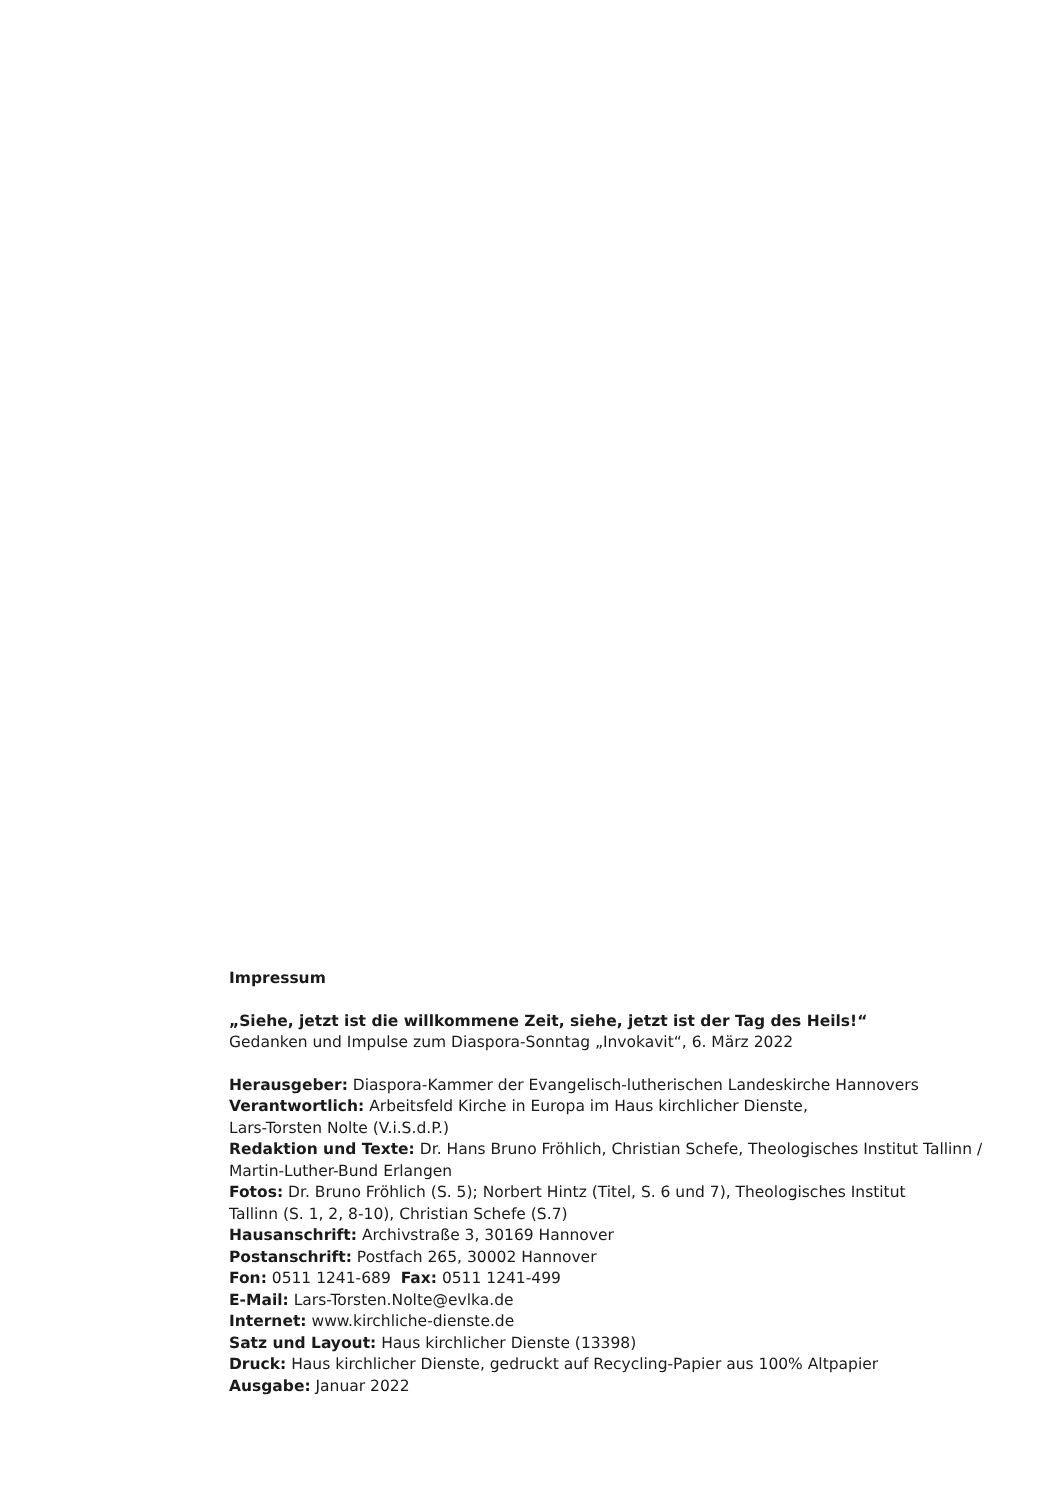Impressum
„Siehe, jetzt ist die willkommene Zeit, siehe, jetzt ist der Tag des Heils!“
Gedanken und Impulse zum Diaspora-Sonntag „Invokavit“, 6. März 2022
Herausgeber: Diaspora-Kammer der Evangelisch-lutherischen Landeskirche Hannovers
Verantwortlich: Arbeitsfeld Kirche in Europa im Haus kirchlicher Dienste,
Lars-Torsten Nolte (V.i.S.d.P.)
Redaktion und Texte: Dr. Hans Bruno Fröhlich, Christian Schefe, Theologisches Institut Tallinn /
Martin-Luther-Bund Erlangen
Fotos: Dr. Bruno Fröhlich (S. 5); Norbert Hintz (Titel, S. 6 und 7), Theologisches Institut
Tallinn (S. 1, 2, 8-10), Christian Schefe (S.7)
Hausanschrift: Archivstraße 3, 30169 Hannover
Postanschrift: Postfach 265, 30002 Hannover
Fon: 0511 1241-689 Fax: 0511 1241-499
E-Mail: Lars-Torsten.Nolte@evlka.de
Internet: www.kirchliche-dienste.de
Satz und Layout: Haus kirchlicher Dienste (13398)
Druck: Haus kirchlicher Dienste, gedruckt auf Recycling-Papier aus 100% Altpapier
Ausgabe: Januar 2022